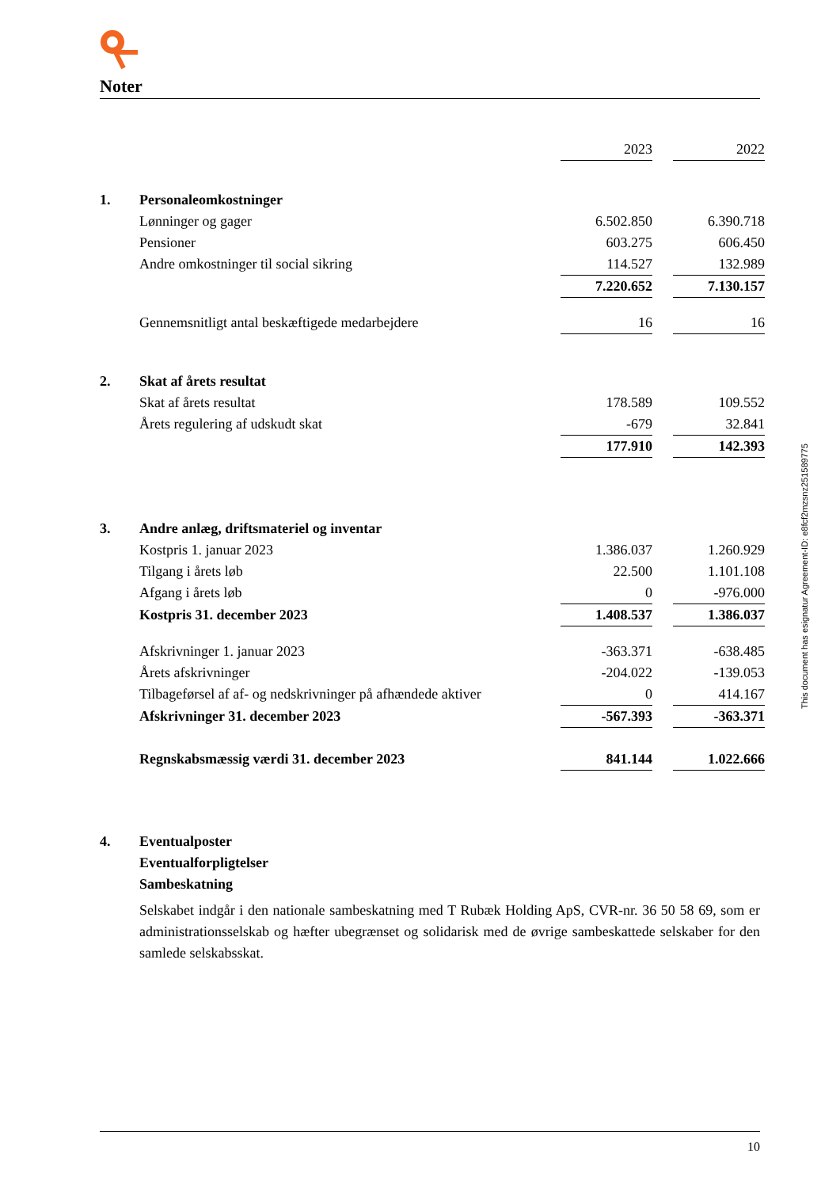Noter
| | | 2023 | | 2022 |
| 1. | Personaleomkostninger | | | |
| | Lønninger og gager | 6.502.850 | | 6.390.718 |
| | Pensioner | 603.275 | | 606.450 |
| | Andre omkostninger til social sikring | 114.527 | | 132.989 |
| | | 7.220.652 | | 7.130.157 |
| | Gennemsnitligt antal beskæftigede medarbejdere | 16 | | 16 |
| 2. | Skat af årets resultat | | | |
| | Skat af årets resultat | 178.589 | | 109.552 |
| | Årets regulering af udskudt skat | -679 | | 32.841 |
| | | 177.910 | | 142.393 |
| 3. | Andre anlæg, driftsmateriel og inventar | | | |
| | Kostpris 1. januar 2023 | 1.386.037 | | 1.260.929 |
| | Tilgang i årets løb | 22.500 | | 1.101.108 |
| | Afgang i årets løb | 0 | | -976.000 |
| | Kostpris 31. december 2023 | 1.408.537 | | 1.386.037 |
| | Afskrivninger 1. januar 2023 | -363.371 | | -638.485 |
| | Årets afskrivninger | -204.022 | | -139.053 |
| | Tilbageførsel af af- og nedskrivninger på afhændede aktiver | 0 | | 414.167 |
| | Afskrivninger 31. december 2023 | -567.393 | | -363.371 |
| | Regnskabsmæssig værdi 31. december 2023 | 841.144 | | 1.022.666 |
| 4. | Eventualposter | | | |
| | Eventualforpligtelser | | | |
| | Sambeskatning | | | |
Selskabet indgår i den nationale sambeskatning med T Rubæk Holding ApS, CVR-nr. 36 50 58 69, som er administrationsselskab og hæfter ubegrænset og solidarisk med de øvrige sambeskattede selskaber for den samlede selskabsskat.
This document has esignatur Agreement-ID: e8fcf2mzsnz251589775
10